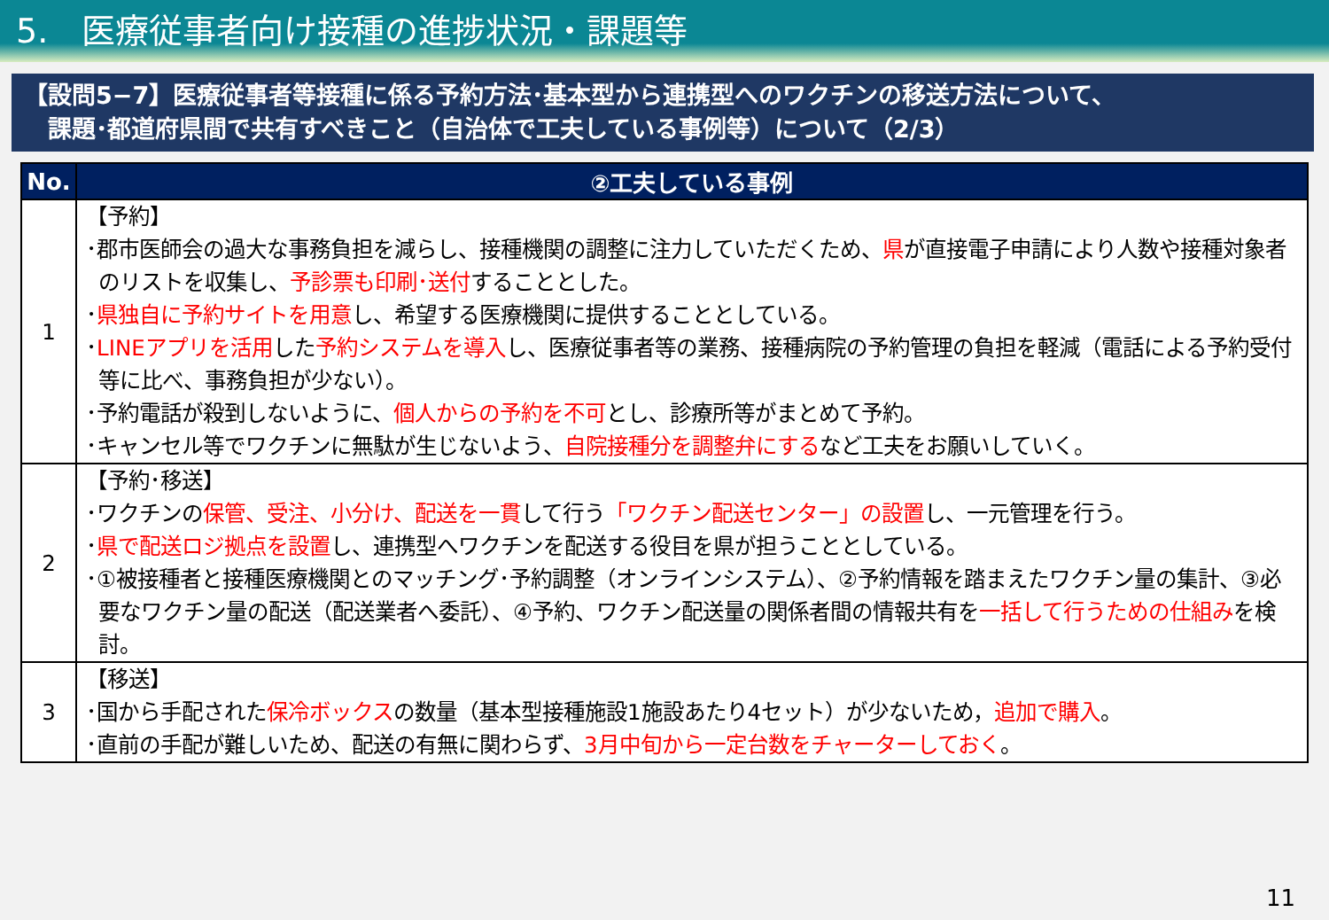5.　医療従事者向け接種の進捗状況・課題等
【設問5−7】医療従事者等接種に係る予約方法･基本型から連携型へのワクチンの移送方法について、
　課題･都道府県間で共有すべきこと（自治体で工夫している事例等）について（2/3）
| No. | ②工夫している事例 |
| --- | --- |
| 1 | 【予約】 ･郡市医師会の過大な事務負担を減らし、接種機関の調整に注力していただくため、 県 が直接電子申請により人数や接種対象者のリストを収集し、 予診票も印刷･送付 することとした。 ･ 県独自に予約サイトを用意 し、希望する医療機関に提供することとしている。 ･ LINEアプリを活用 した 予約システムを導入 し、医療従事者等の業務、接種病院の予約管理の負担を軽減（電話による予約受付等に比べ、事務負担が少ない）。 ･予約電話が殺到しないように、 個人からの予約を不可 とし、診療所等がまとめて予約。 ･キャンセル等でワクチンに無駄が生じないよう、 自院接種分を調整弁にする など工夫をお願いしていく。 |
| 2 | 【予約･移送】 ･ワクチンの 保管、受注、小分け、配送を一貫 して行う 「ワクチン配送センター」の設置 し、一元管理を行う。 ･ 県で配送ロジ拠点を設置 し、連携型へワクチンを配送する役目を県が担うこととしている。 ･①被接種者と接種医療機関とのマッチング･予約調整（オンラインシステム）、②予約情報を踏まえたワクチン量の集計、③必要なワクチン量の配送（配送業者へ委託）、④予約、ワクチン配送量の関係者間の情報共有を 一括して行うための仕組み を検討。 |
| 3 | 【移送】 ･国から手配された 保冷ボックス の数量（基本型接種施設1施設あたり4セット）が少ないため， 追加で購入 。 ･直前の手配が難しいため、配送の有無に関わらず、 3月中旬から一定台数をチャーターしておく 。 |
11